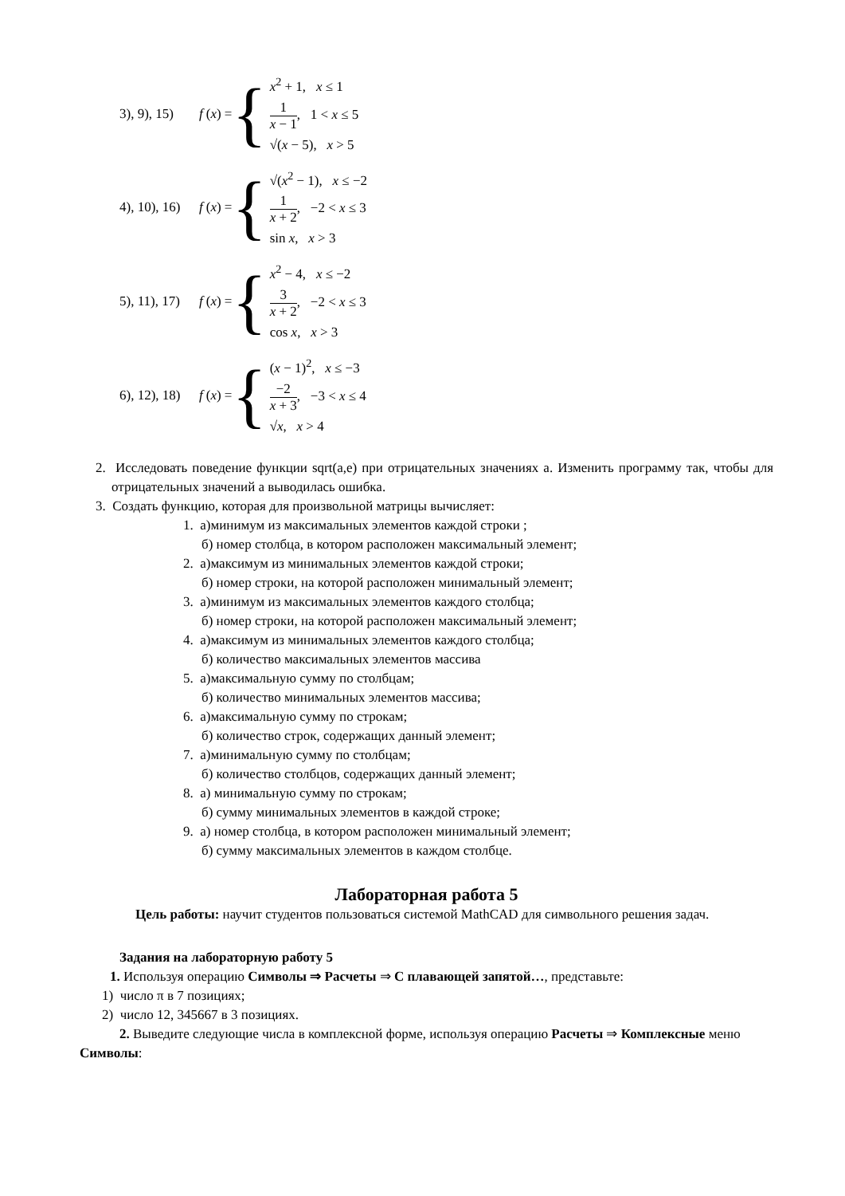3), 9), 15) f (x) = {
x<sup>2</sup> + 1, x ≤ 1
1 x − 1, 1 < x ≤ 5
√(x − 5), x > 5
4), 10), 16) f (x) = {
√(x<sup>2</sup> − 1), x ≤ −2
1 x + 2, −2 < x ≤ 3
sin x, x > 3
5), 11), 17) f (x) = {
x<sup>2</sup> − 4, x ≤ −2
3 x + 2, −2 < x ≤ 3
cos x, x > 3
6), 12), 18) f (x) = {
(x − 1)<sup>2</sup>, x ≤ −3
−2 x + 3, −3 < x ≤ 4
√x, x > 4
2. Исследовать поведение функции sqrt(a,e) при отрицательных значениях а. Изменить программу так, чтобы для отрицательных значений а выводилась ошибка.
3. Создать функцию, которая для произвольной матрицы вычисляет:
1. а)минимум из максимальных элементов каждой строки ;
б) номер столбца, в котором расположен максимальный элемент;
2. а)максимум из минимальных элементов каждой строки;
б) номер строки, на которой расположен минимальный элемент;
3. а)минимум из максимальных элементов каждого столбца;
б) номер строки, на которой расположен максимальный элемент;
4. а)максимум из минимальных элементов каждого столбца;
б) количество максимальных элементов массива
5. а)максимальную сумму по столбцам;
б) количество минимальных элементов массива;
6. а)максимальную сумму по строкам;
б) количество строк, содержащих данный элемент;
7. а)минимальную сумму по столбцам;
б) количество столбцов, содержащих данный элемент;
8. а) минимальную сумму по строкам;
б) сумму минимальных элементов в каждой строке;
9. а) номер столбца, в котором расположен минимальный элемент;
б) сумму максимальных элементов в каждом столбце.
Лабораторная работа 5
Цель работы: научит студентов пользоваться системой MathCAD для символьного решения задач.
Задания на лабораторную работу 5
1. Используя операцию Символы ⇒ Расчеты ⇒ С плавающей запятой…, представьте:
1) число π в 7 позициях;
2) число 12, 345667 в 3 позициях.
2. Выведите следующие числа в комплексной форме, используя операцию Расчеты ⇒ Комплексные меню Символы: